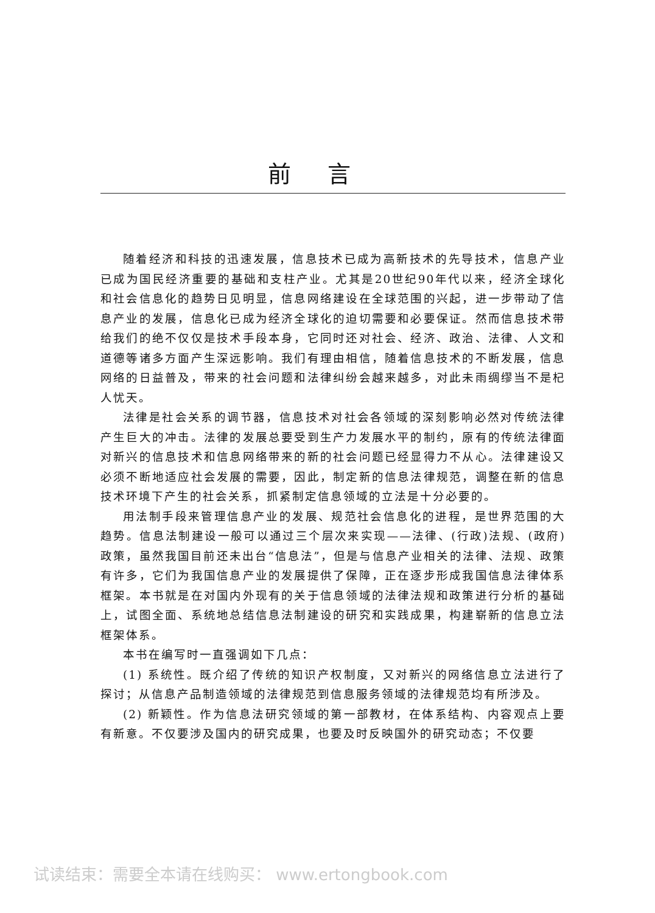前言
随着经济和科技的迅速发展，信息技术已成为高新技术的先导技术，信息产业已成为国民经济重要的基础和支柱产业。尤其是20世纪90年代以来，经济全球化和社会信息化的趋势日见明显，信息网络建设在全球范围的兴起，进一步带动了信息产业的发展，信息化已成为经济全球化的迫切需要和必要保证。然而信息技术带给我们的绝不仅仅是技术手段本身，它同时还对社会、经济、政治、法律、人文和道德等诸多方面产生深远影响。我们有理由相信，随着信息技术的不断发展，信息网络的日益普及，带来的社会问题和法律纠纷会越来越多，对此未雨绸缪当不是杞人忧天。
法律是社会关系的调节器，信息技术对社会各领域的深刻影响必然对传统法律产生巨大的冲击。法律的发展总要受到生产力发展水平的制约，原有的传统法律面对新兴的信息技术和信息网络带来的新的社会问题已经显得力不从心。法律建设又必须不断地适应社会发展的需要，因此，制定新的信息法律规范，调整在新的信息技术环境下产生的社会关系，抓紧制定信息领域的立法是十分必要的。
用法制手段来管理信息产业的发展、规范社会信息化的进程，是世界范围的大趋势。信息法制建设一般可以通过三个层次来实现——法律、(行政)法规、(政府)政策，虽然我国目前还未出台“信息法”，但是与信息产业相关的法律、法规、政策有许多，它们为我国信息产业的发展提供了保障，正在逐步形成我国信息法律体系框架。本书就是在对国内外现有的关于信息领域的法律法规和政策进行分析的基础上，试图全面、系统地总结信息法制建设的研究和实践成果，构建崭新的信息立法框架体系。
本书在编写时一直强调如下几点：
(1) 系统性。既介绍了传统的知识产权制度，又对新兴的网络信息立法进行了探讨；从信息产品制造领域的法律规范到信息服务领域的法律规范均有所涉及。
(2) 新颖性。作为信息法研究领域的第一部教材，在体系结构、内容观点上要有新意。不仅要涉及国内的研究成果，也要及时反映国外的研究动态；不仅要
试读结束：需要全本请在线购买： www.ertongbook.com